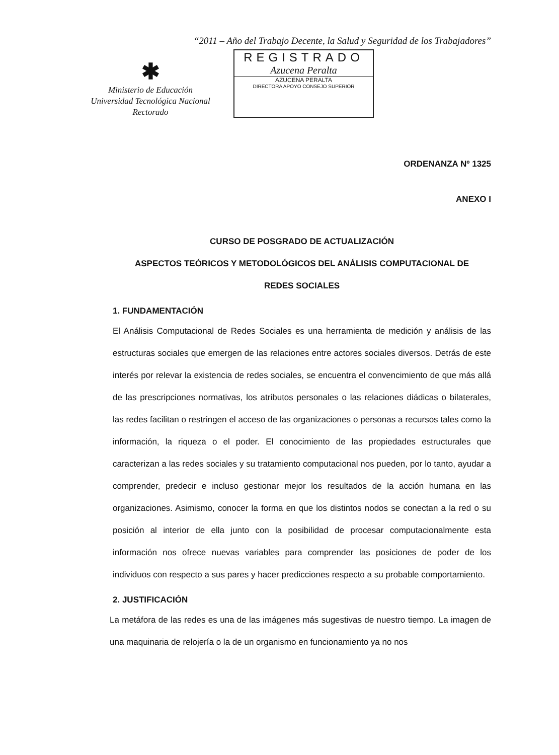“2011 – Año del Trabajo Decente, la Salud y Seguridad de los Trabajadores”
✱
Ministerio de Educación
Universidad Tecnológica Nacional
Rectorado
REGISTRADO
Azucena Peralta
AZUCENA PERALTA
DIRECTORA APOYO CONSEJO SUPERIOR
ORDENANZA Nº 1325
ANEXO I
CURSO DE POSGRADO DE ACTUALIZACIÓN
ASPECTOS TEÓRICOS Y METODOLÓGICOS DEL ANÁLISIS COMPUTACIONAL DE
REDES SOCIALES
1. FUNDAMENTACIÓN
El Análisis Computacional de Redes Sociales es una herramienta de medición y análisis de las estructuras sociales que emergen de las relaciones entre actores sociales diversos. Detrás de este interés por relevar la existencia de redes sociales, se encuentra el convencimiento de que más allá de las prescripciones normativas, los atributos personales o las relaciones diádicas o bilaterales, las redes facilitan o restringen el acceso de las organizaciones o personas a recursos tales como la información, la riqueza o el poder. El conocimiento de las propiedades estructurales que caracterizan a las redes sociales y su tratamiento computacional nos pueden, por lo tanto, ayudar a comprender, predecir e incluso gestionar mejor los resultados de la acción humana en las organizaciones. Asimismo, conocer la forma en que los distintos nodos se conectan a la red o su posición al interior de ella junto con la posibilidad de procesar computacionalmente esta información nos ofrece nuevas variables para comprender las posiciones de poder de los individuos con respecto a sus pares y hacer predicciones respecto a su probable comportamiento.
2. JUSTIFICACIÓN
La metáfora de las redes es una de las imágenes más sugestivas de nuestro tiempo. La imagen de una maquinaria de relojería o la de un organismo en funcionamiento ya no nos